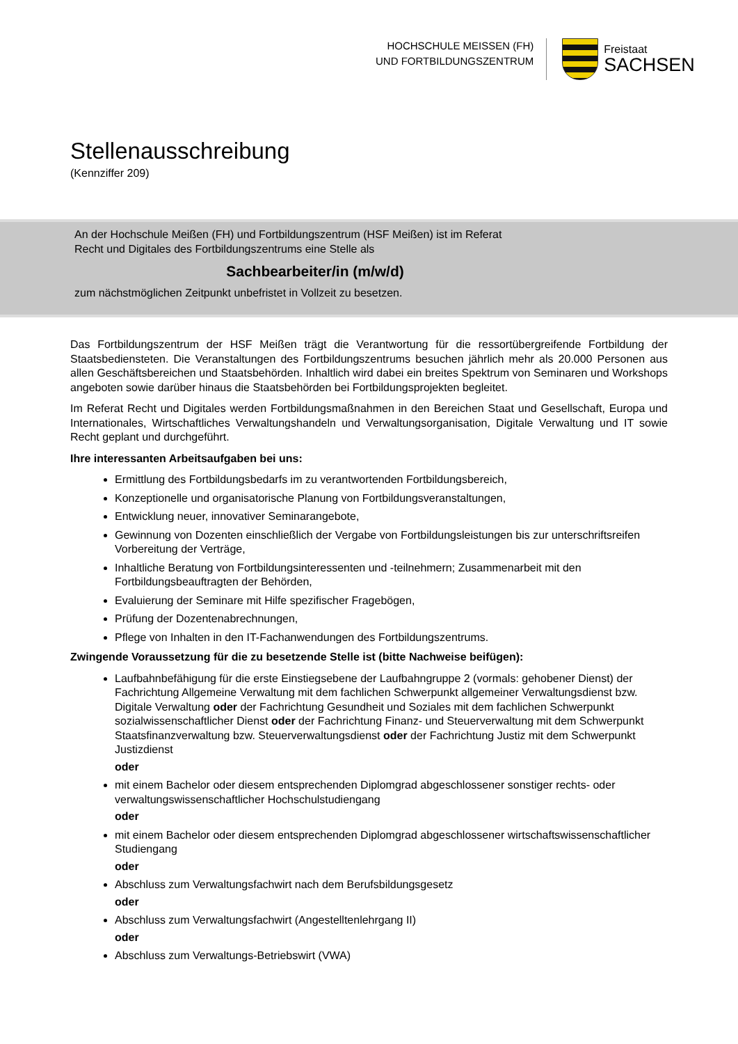HOCHSCHULE MEISSEN (FH)
UND FORTBILDUNGSZENTRUM
Freistaat
SACHSEN
Stellenausschreibung
(Kennziffer 209)
An der Hochschule Meißen (FH) und Fortbildungszentrum (HSF Meißen) ist im Referat
Recht und Digitales des Fortbildungszentrums eine Stelle als
Sachbearbeiter/in (m/w/d)
zum nächstmöglichen Zeitpunkt unbefristet in Vollzeit zu besetzen.
Das Fortbildungszentrum der HSF Meißen trägt die Verantwortung für die ressortübergreifende Fortbildung der Staatsbediensteten. Die Veranstaltungen des Fortbildungszentrums besuchen jährlich mehr als 20.000 Personen aus allen Geschäftsbereichen und Staatsbehörden. Inhaltlich wird dabei ein breites Spektrum von Seminaren und Workshops angeboten sowie darüber hinaus die Staatsbehörden bei Fortbildungsprojekten begleitet.
Im Referat Recht und Digitales werden Fortbildungsmaßnahmen in den Bereichen Staat und Gesellschaft, Europa und Internationales, Wirtschaftliches Verwaltungshandeln und Verwaltungsorganisation, Digitale Verwaltung und IT sowie Recht geplant und durchgeführt.
Ihre interessanten Arbeitsaufgaben bei uns:
Ermittlung des Fortbildungsbedarfs im zu verantwortenden Fortbildungsbereich,
Konzeptionelle und organisatorische Planung von Fortbildungsveranstaltungen,
Entwicklung neuer, innovativer Seminarangebote,
Gewinnung von Dozenten einschließlich der Vergabe von Fortbildungsleistungen bis zur unterschriftsreifen Vorbereitung der Verträge,
Inhaltliche Beratung von Fortbildungsinteressenten und -teilnehmern; Zusammenarbeit mit den Fortbildungsbeauftragten der Behörden,
Evaluierung der Seminare mit Hilfe spezifischer Fragebögen,
Prüfung der Dozentenabrechnungen,
Pflege von Inhalten in den IT-Fachanwendungen des Fortbildungszentrums.
Zwingende Voraussetzung für die zu besetzende Stelle ist (bitte Nachweise beifügen):
Laufbahnbefähigung für die erste Einstiegsebene der Laufbahngruppe 2 (vormals: gehobener Dienst) der Fachrichtung Allgemeine Verwaltung mit dem fachlichen Schwerpunkt allgemeiner Verwaltungsdienst bzw. Digitale Verwaltung oder der Fachrichtung Gesundheit und Soziales mit dem fachlichen Schwerpunkt sozialwissenschaftlicher Dienst oder der Fachrichtung Finanz- und Steuerverwaltung mit dem Schwerpunkt Staatsfinanzverwaltung bzw. Steuerverwaltungsdienst oder der Fachrichtung Justiz mit dem Schwerpunkt Justizdienst
oder
mit einem Bachelor oder diesem entsprechenden Diplomgrad abgeschlossener sonstiger rechts- oder verwaltungswissenschaftlicher Hochschulstudiengang
oder
mit einem Bachelor oder diesem entsprechenden Diplomgrad abgeschlossener wirtschaftswissenschaftlicher Studiengang
oder
Abschluss zum Verwaltungsfachwirt nach dem Berufsbildungsgesetz
oder
Abschluss zum Verwaltungsfachwirt (Angestelltenlehrgang II)
oder
Abschluss zum Verwaltungs-Betriebswirt (VWA)